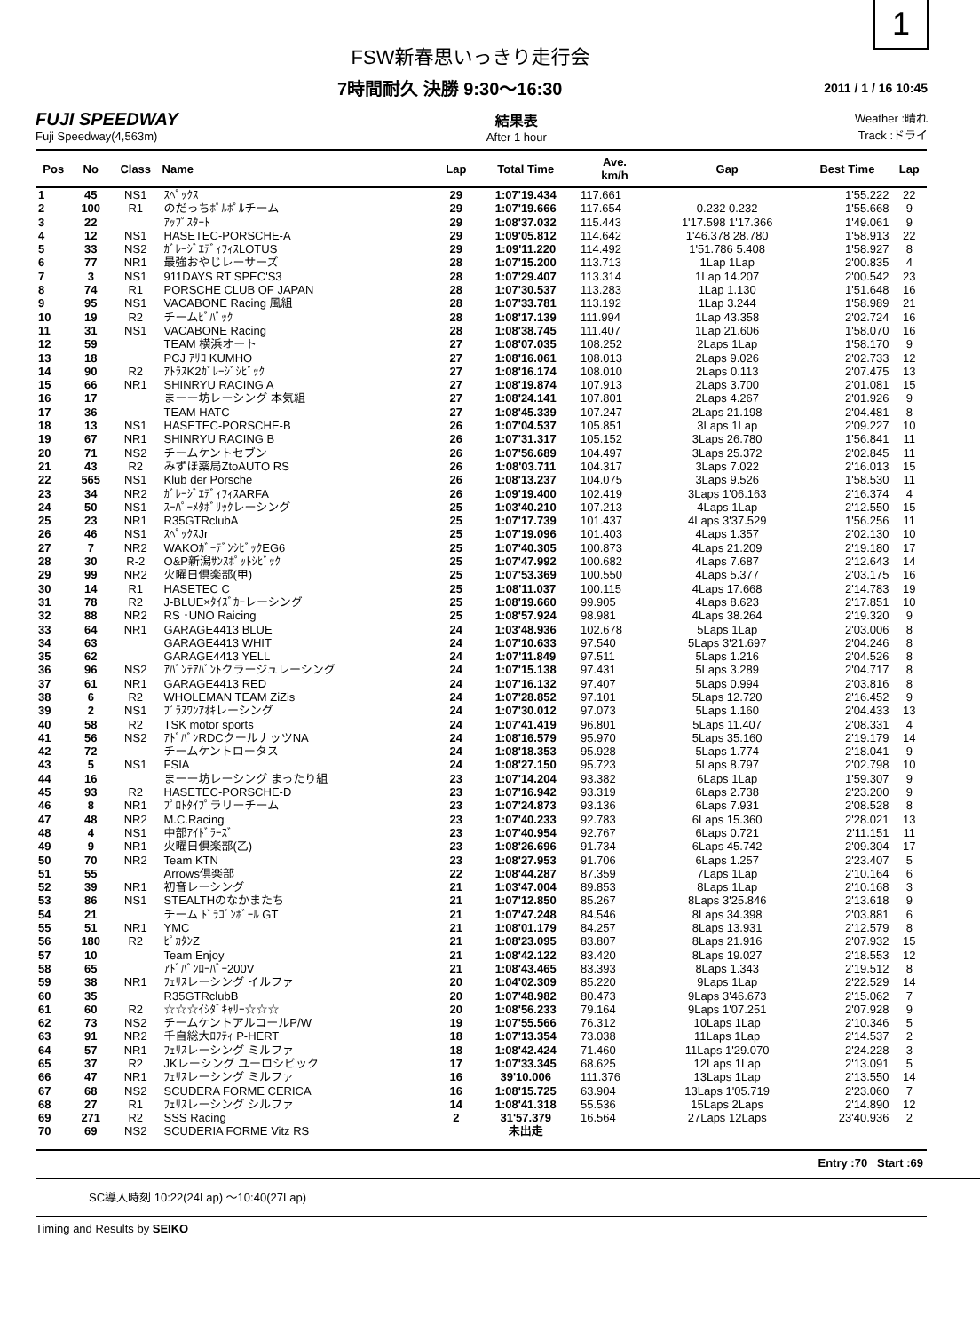1
FSW新春思いっきり走行会
7時間耐久 決勝 9:30〜16:30 2011 / 1 / 16 10:45
FUJI SPEEDWAY
Fuji Speedway(4,563m)
結果表
After 1 hour
Weather :晴れ
Track :ドライ
| Pos | No | Class | Name | Lap | Total Time | Ave. km/h | Gap | Best Time | Lap |
| --- | --- | --- | --- | --- | --- | --- | --- | --- | --- |
| 1 | 45 | NS1 | ｽﾍﾟｯｸｽ | 29 | 1:07'19.434 | 117.661 | | 1'55.222 | 22 |
| 2 | 100 | R1 | のだっちﾎﾟﾙﾎﾟﾙチーム | 29 | 1:07'19.666 | 117.654 | 0.232 0.232 | 1'55.668 | 9 |
| 3 | 22 | | ｱｯﾌﾟｽﾀｰﾄ | 29 | 1:08'37.032 | 115.443 | 1'17.598 1'17.366 | 1'49.061 | 9 |
| 4 | 12 | NS1 | HASETEC-PORSCHE-A | 29 | 1:09'05.812 | 114.642 | 1'46.378 28.780 | 1'58.913 | 22 |
| 5 | 33 | NS2 | ｶﾞﾚｰｼﾞｴﾃﾞｨﾌｨｽLOTUS | 29 | 1:09'11.220 | 114.492 | 1'51.786 5.408 | 1'58.927 | 8 |
| 6 | 77 | NR1 | 最強おやじレーサーズ | 28 | 1:07'15.200 | 113.713 | 1Lap 1Lap | 2'00.835 | 4 |
| 7 | 3 | NS1 | 911DAYS RT SPEC'S3 | 28 | 1:07'29.407 | 113.314 | 1Lap 14.207 | 2'00.542 | 23 |
| 8 | 74 | R1 | PORSCHE CLUB OF JAPAN | 28 | 1:07'30.537 | 113.283 | 1Lap 1.130 | 1'51.648 | 16 |
| 9 | 95 | NS1 | VACABONE Racing 風組 | 28 | 1:07'33.781 | 113.192 | 1Lap 3.244 | 1'58.989 | 21 |
| 10 | 19 | R2 | チームﾋﾞﾊﾞｯｸ | 28 | 1:08'17.139 | 111.994 | 1Lap 43.358 | 2'02.724 | 16 |
| 11 | 31 | NS1 | VACABONE Racing | 28 | 1:08'38.745 | 111.407 | 1Lap 21.606 | 1'58.070 | 16 |
| 12 | 59 | | TEAM 横浜オート | 27 | 1:08'07.035 | 108.252 | 2Laps 1Lap | 1'58.170 | 9 |
| 13 | 18 | | PCJ ｱﾘｺ KUMHO | 27 | 1:08'16.061 | 108.013 | 2Laps 9.026 | 2'02.733 | 12 |
| 14 | 90 | R2 | ｱﾄﾗｽK2ｶﾞﾚｰｼﾞｼﾋﾞｯｸ | 27 | 1:08'16.174 | 108.010 | 2Laps 0.113 | 2'07.475 | 13 |
| 15 | 66 | NR1 | SHINRYU RACING A | 27 | 1:08'19.874 | 107.913 | 2Laps 3.700 | 2'01.081 | 15 |
| 16 | 17 | | まーー坊レーシング 本気組 | 27 | 1:08'24.141 | 107.801 | 2Laps 4.267 | 2'01.926 | 9 |
| 17 | 36 | | TEAM HATC | 27 | 1:08'45.339 | 107.247 | 2Laps 21.198 | 2'04.481 | 8 |
| 18 | 13 | NS1 | HASETEC-PORSCHE-B | 26 | 1:07'04.537 | 105.851 | 3Laps 1Lap | 2'09.227 | 10 |
| 19 | 67 | NR1 | SHINRYU RACING B | 26 | 1:07'31.317 | 105.152 | 3Laps 26.780 | 1'56.841 | 11 |
| 20 | 71 | NS2 | チームケントセブン | 26 | 1:07'56.689 | 104.497 | 3Laps 25.372 | 2'02.845 | 11 |
| 21 | 43 | R2 | みずほ薬局ZtoAUTO RS | 26 | 1:08'03.711 | 104.317 | 3Laps 7.022 | 2'16.013 | 15 |
| 22 | 565 | NS1 | Klub der Porsche | 26 | 1:08'13.237 | 104.075 | 3Laps 9.526 | 1'58.530 | 11 |
| 23 | 34 | NR2 | ｶﾞﾚｰｼﾞｴﾃﾞｨﾌｨｽARFA | 26 | 1:09'19.400 | 102.419 | 3Laps 1'06.163 | 2'16.374 | 4 |
| 24 | 50 | NS1 | ｽｰﾊﾟｰﾒﾀﾎﾞﾘｯｸレーシング | 25 | 1:03'40.210 | 107.213 | 4Laps 1Lap | 2'12.550 | 15 |
| 25 | 23 | NR1 | R35GTRclubA | 25 | 1:07'17.739 | 101.437 | 4Laps 3'37.529 | 1'56.256 | 11 |
| 26 | 46 | NS1 | ｽﾍﾟｯｸｽJr | 25 | 1:07'19.096 | 101.403 | 4Laps 1.357 | 2'02.130 | 10 |
| 27 | 7 | NR2 | WAKOｶﾞｰﾃﾞﾝｼﾋﾞｯｸEG6 | 25 | 1:07'40.305 | 100.873 | 4Laps 21.209 | 2'19.180 | 17 |
| 28 | 30 | R-2 | O&P新潟ｻﾝｽﾎﾟｯﾄｼﾋﾞｯｸ | 25 | 1:07'47.992 | 100.682 | 4Laps 7.687 | 2'12.643 | 14 |
| 29 | 99 | NR2 | 火曜日倶楽部(甲) | 25 | 1:07'53.369 | 100.550 | 4Laps 5.377 | 2'03.175 | 16 |
| 30 | 14 | R1 | HASETEC C | 25 | 1:08'11.037 | 100.115 | 4Laps 17.668 | 2'14.783 | 19 |
| 31 | 78 | R2 | J-BLUE×ﾀｲｽﾞｶｰレーシング | 25 | 1:08'19.660 | 99.905 | 4Laps 8.623 | 2'17.851 | 10 |
| 32 | 88 | NR2 | RS ･UNO Raicing | 25 | 1:08'57.924 | 98.981 | 4Laps 38.264 | 2'19.320 | 9 |
| 33 | 64 | NR1 | GARAGE4413 BLUE | 24 | 1:03'48.936 | 102.678 | 5Laps 1Lap | 2'03.006 | 8 |
| 34 | 63 | | GARAGE4413 WHIT | 24 | 1:07'10.633 | 97.540 | 5Laps 3'21.697 | 2'04.246 | 8 |
| 35 | 62 | | GARAGE4413 YELL | 24 | 1:07'11.849 | 97.511 | 5Laps 1.216 | 2'04.526 | 8 |
| 36 | 96 | NS2 | ｱﾊﾞﾝﾃｱﾊﾞﾝﾄクラージュレーシング | 24 | 1:07'15.138 | 97.431 | 5Laps 3.289 | 2'04.717 | 8 |
| 37 | 61 | NR1 | GARAGE4413 RED | 24 | 1:07'16.132 | 97.407 | 5Laps 0.994 | 2'03.816 | 8 |
| 38 | 6 | R2 | WHOLEMAN TEAM ZiZis | 24 | 1:07'28.852 | 97.101 | 5Laps 12.720 | 2'16.452 | 9 |
| 39 | 2 | NS1 | ﾌﾟﾗｽﾜﾝｱｵｷレーシング | 24 | 1:07'30.012 | 97.073 | 5Laps 1.160 | 2'04.433 | 13 |
| 40 | 58 | R2 | TSK motor sports | 24 | 1:07'41.419 | 96.801 | 5Laps 11.407 | 2'08.331 | 4 |
| 41 | 56 | NS2 | ｱﾄﾞﾊﾞﾝRDCクールナッツNA | 24 | 1:08'16.579 | 95.970 | 5Laps 35.160 | 2'19.179 | 14 |
| 42 | 72 | | チームケントロータス | 24 | 1:08'18.353 | 95.928 | 5Laps 1.774 | 2'18.041 | 9 |
| 43 | 5 | NS1 | FSIA | 24 | 1:08'27.150 | 95.723 | 5Laps 8.797 | 2'02.798 | 10 |
| 44 | 16 | | まーー坊レーシング まったり組 | 23 | 1:07'14.204 | 93.382 | 6Laps 1Lap | 1'59.307 | 9 |
| 45 | 93 | R2 | HASETEC-PORSCHE-D | 23 | 1:07'16.942 | 93.319 | 6Laps 2.738 | 2'23.200 | 9 |
| 46 | 8 | NR1 | ﾌﾟﾛﾄﾀｲﾌﾟラリーチーム | 23 | 1:07'24.873 | 93.136 | 6Laps 7.931 | 2'08.528 | 8 |
| 47 | 48 | NR2 | M.C.Racing | 23 | 1:07'40.233 | 92.783 | 6Laps 15.360 | 2'28.021 | 13 |
| 48 | 4 | NS1 | 中部ｱｲﾄﾞﾗｰｽﾞ | 23 | 1:07'40.954 | 92.767 | 6Laps 0.721 | 2'11.151 | 11 |
| 49 | 9 | NR1 | 火曜日倶楽部(乙) | 23 | 1:08'26.696 | 91.734 | 6Laps 45.742 | 2'09.304 | 17 |
| 50 | 70 | NR2 | Team KTN | 23 | 1:08'27.953 | 91.706 | 6Laps 1.257 | 2'23.407 | 5 |
| 51 | 55 | | Arrows倶楽部 | 22 | 1:08'44.287 | 87.359 | 7Laps 1Lap | 2'10.164 | 6 |
| 52 | 39 | NR1 | 初音レーシング | 21 | 1:03'47.004 | 89.853 | 8Laps 1Lap | 2'10.168 | 3 |
| 53 | 86 | NS1 | STEALTHのなかまたち | 21 | 1:07'12.850 | 85.267 | 8Laps 3'25.846 | 2'13.618 | 9 |
| 54 | 21 | | チーム ﾄﾞﾗｺﾞﾝﾎﾞｰﾙ GT | 21 | 1:07'47.248 | 84.546 | 8Laps 34.398 | 2'03.881 | 6 |
| 55 | 51 | NR1 | YMC | 21 | 1:08'01.179 | 84.257 | 8Laps 13.931 | 2'12.579 | 8 |
| 56 | 180 | R2 | ﾋﾟｶﾀﾝZ | 21 | 1:08'23.095 | 83.807 | 8Laps 21.916 | 2'07.932 | 15 |
| 57 | 10 | | Team Enjoy | 21 | 1:08'42.122 | 83.420 | 8Laps 19.027 | 2'18.553 | 12 |
| 58 | 65 | | ｱﾄﾞﾊﾞﾝﾛｰﾊﾞｰ200V | 21 | 1:08'43.465 | 83.393 | 8Laps 1.343 | 2'19.512 | 8 |
| 59 | 38 | NR1 | ﾌｪﾘｽレーシング イルファ | 20 | 1:04'02.309 | 85.220 | 9Laps 1Lap | 2'22.529 | 14 |
| 60 | 35 | | R35GTRclubB | 20 | 1:07'48.982 | 80.473 | 9Laps 3'46.673 | 2'15.062 | 7 |
| 61 | 60 | R2 | ☆☆☆ｲｼﾀﾞｷｬﾘｰ☆☆☆ | 20 | 1:08'56.233 | 79.164 | 9Laps 1'07.251 | 2'07.928 | 9 |
| 62 | 73 | NS2 | チームケントアルコールP/W | 19 | 1:07'55.566 | 76.312 | 10Laps 1Lap | 2'10.346 | 5 |
| 63 | 91 | NR2 | 千自総大ﾛﾌﾃｨ P-HERT | 18 | 1:07'13.354 | 73.038 | 11Laps 1Lap | 2'14.537 | 2 |
| 64 | 57 | NR1 | ﾌｪﾘｽレーシング ミルファ | 18 | 1:08'42.424 | 71.460 | 11Laps 1'29.070 | 2'24.228 | 3 |
| 65 | 37 | R2 | JKレーシング ユーロシビック | 17 | 1:07'33.345 | 68.625 | 12Laps 1Lap | 2'13.091 | 5 |
| 66 | 47 | NR1 | ﾌｪﾘｽレーシング ミルファ | 16 | 39'10.006 | 111.376 | 13Laps 1Lap | 2'13.550 | 14 |
| 67 | 68 | NS2 | SCUDERA FORME CERICA | 16 | 1:08'15.725 | 63.904 | 13Laps 1'05.719 | 2'23.060 | 7 |
| 68 | 27 | R1 | ﾌｪﾘｽレーシング シルファ | 14 | 1:08'41.318 | 55.536 | 15Laps 2Laps | 2'14.890 | 12 |
| 69 | 271 | R2 | SSS Racing | 2 | 31'57.379 | 16.564 | 27Laps 12Laps | 23'40.936 | 2 |
| 70 | 69 | NS2 | SCUDERIA FORME Vitz RS | | 未出走 | | | | |
Entry :70 Start :69
SC導入時刻 10:22(24Lap) 〜10:40(27Lap)
Timing and Results by SEIKO